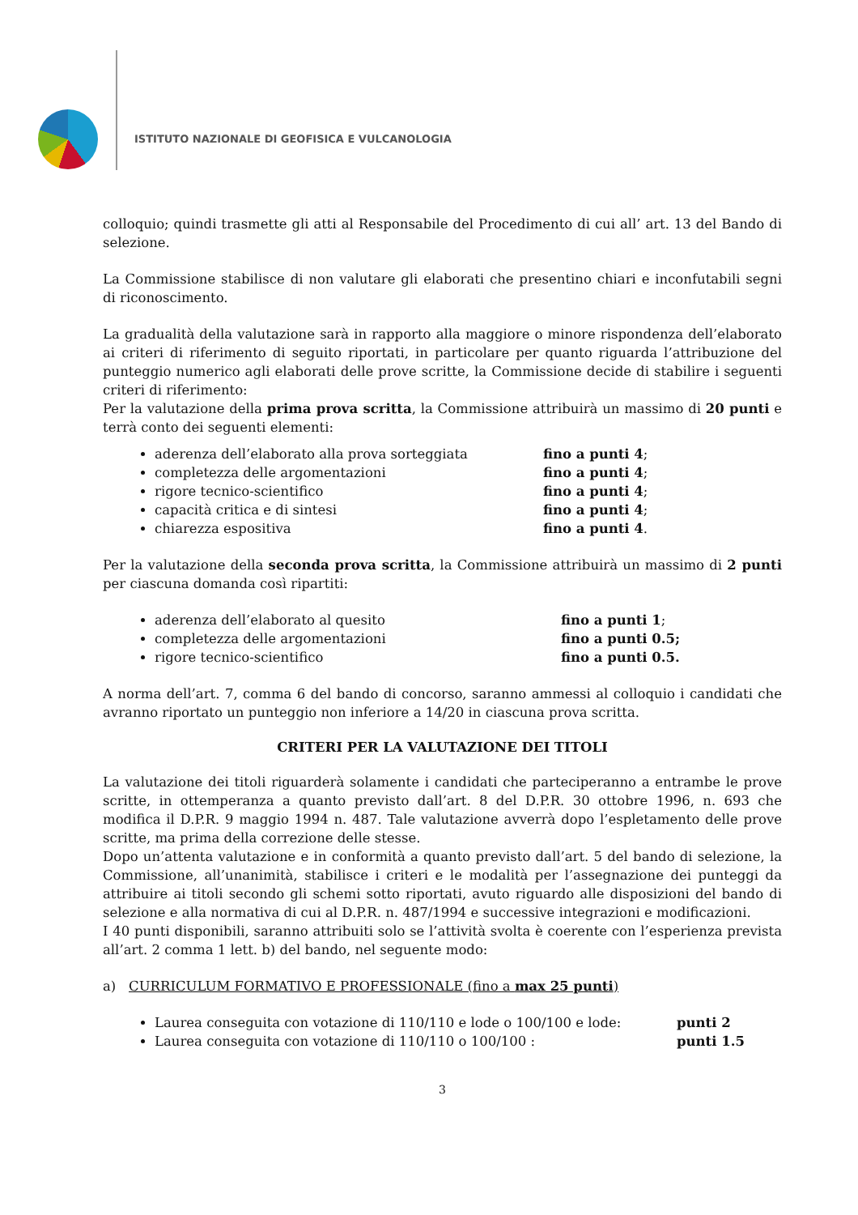ISTITUTO NAZIONALE DI GEOFISICA E VULCANOLOGIA
colloquio; quindi trasmette gli atti al Responsabile del Procedimento di cui all’ art. 13 del Bando di selezione.
La Commissione stabilisce di non valutare gli elaborati che presentino chiari e inconfutabili segni di riconoscimento.
La gradualità della valutazione sarà in rapporto alla maggiore o minore rispondenza dell’elaborato ai criteri di riferimento di seguito riportati, in particolare per quanto riguarda l’attribuzione del punteggio numerico agli elaborati delle prove scritte, la Commissione decide di stabilire i seguenti criteri di riferimento:
Per la valutazione della prima prova scritta, la Commissione attribuirà un massimo di 20 punti e terrà conto dei seguenti elementi:
aderenza dell’elaborato alla prova sorteggiata fino a punti 4;
completezza delle argomentazioni fino a punti 4;
rigore tecnico-scientifico fino a punti 4;
capacità critica e di sintesi fino a punti 4;
chiarezza espositiva fino a punti 4.
Per la valutazione della seconda prova scritta, la Commissione attribuirà un massimo di 2 punti per ciascuna domanda così ripartiti:
aderenza dell’elaborato al quesito fino a punti 1;
completezza delle argomentazioni fino a punti 0.5;
rigore tecnico-scientifico fino a punti 0.5.
A norma dell’art. 7, comma 6 del bando di concorso, saranno ammessi al colloquio i candidati che avranno riportato un punteggio non inferiore a 14/20 in ciascuna prova scritta.
CRITERI PER LA VALUTAZIONE DEI TITOLI
La valutazione dei titoli riguarderà solamente i candidati che parteciperanno a entrambe le prove scritte, in ottemperanza a quanto previsto dall’art. 8 del D.P.R. 30 ottobre 1996, n. 693 che modifica il D.P.R. 9 maggio 1994 n. 487. Tale valutazione avverrà dopo l’espletamento delle prove scritte, ma prima della correzione delle stesse.
Dopo un’attenta valutazione e in conformità a quanto previsto dall’art. 5 del bando di selezione, la Commissione, all’unanimità, stabilisce i criteri e le modalità per l’assegnazione dei punteggi da attribuire ai titoli secondo gli schemi sotto riportati, avuto riguardo alle disposizioni del bando di selezione e alla normativa di cui al D.P.R. n. 487/1994 e successive integrazioni e modificazioni.
I 40 punti disponibili, saranno attribuiti solo se l’attività svolta è coerente con l’esperienza prevista all’art. 2 comma 1 lett. b) del bando, nel seguente modo:
a) CURRICULUM FORMATIVO E PROFESSIONALE (fino a max 25 punti)
Laurea conseguita con votazione di 110/110 e lode o 100/100 e lode: punti 2
Laurea conseguita con votazione di 110/110 o 100/100 : punti 1.5
3